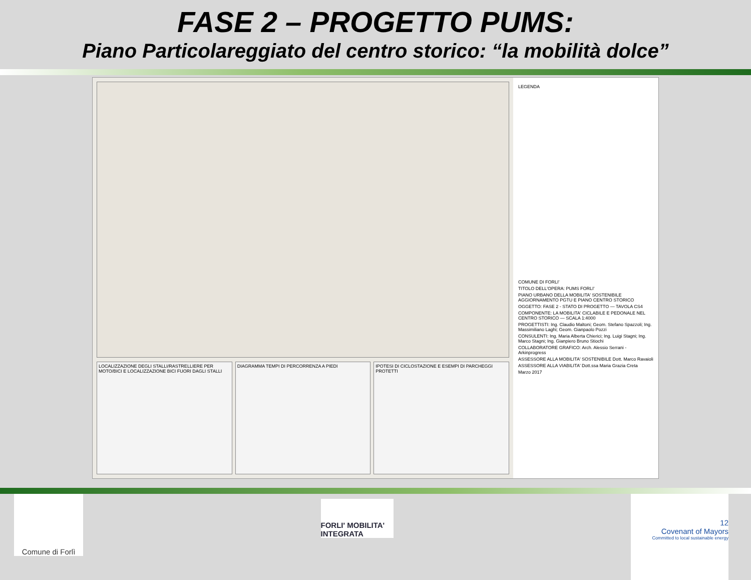FASE 2 – PROGETTO PUMS:
Piano Particolareggiato del centro storico: “la mobilità dolce”
LOCALIZZAZIONE DEGLI STALLI/RASTRELLIERE PER MOTO/BICI E LOCALIZZAZIONE BICI FUORI DAGLI STALLI
DIAGRAMMA TEMPI DI PERCORRENZA A PIEDI
IPOTESI DI CICLOSTAZIONE E ESEMPI DI PARCHEGGI PROTETTI
LEGENDA
COMUNE DI FORLI'
TITOLO DELL'OPERA: PUMS FORLI'
PIANO URBANO DELLA MOBILITA' SOSTENIBILE
AGGIORNAMENTO PGTU E PIANO CENTRO STORICO
OGGETTO: FASE 2 - STATO DI PROGETTO — TAVOLA CS4
COMPONENTE: LA MOBILITA' CICLABILE E PEDONALE NEL CENTRO STORICO — SCALA 1:4000
PROGETTISTI: Ing. Claudio Maltoni; Geom. Stefano Spazzoli; Ing. Massimiliano Laghi; Geom. Gianpaolo Pozzi
CONSULENTI: Ing. Maria Alberta Chierici; Ing. Luigi Stagni; Ing. Marco Stagni; Ing. Gianpiero Bruno Stiochi
COLLABORATORE GRAFICO: Arch. Alessio Serrani - Arkinprogress
ASSESSORE ALLA MOBILITA' SOSTENIBILE Dott. Marco Ravaioli
ASSESSORE ALLA VIABILITA' Dott.ssa Maria Grazia Creta
Marzo 2017
Comune di Forlì
FORLI' MOBILITA' INTEGRATA
12
Covenant of Mayors
Committed to local sustainable energy